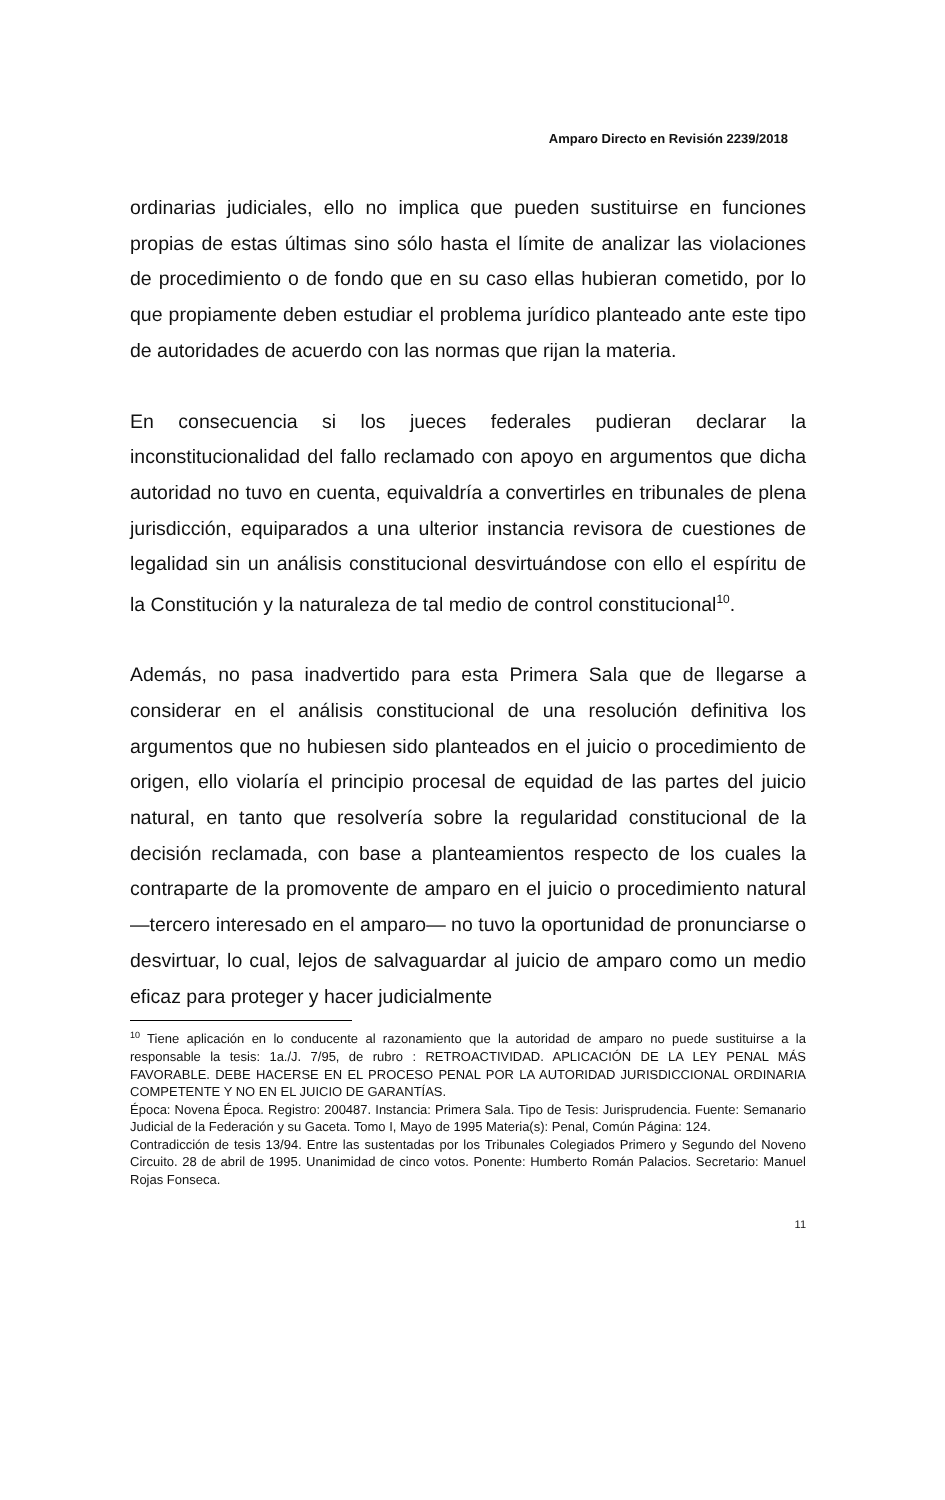Amparo Directo en Revisión 2239/2018
ordinarias judiciales, ello no implica que pueden sustituirse en funciones propias de estas últimas sino sólo hasta el límite de analizar las violaciones de procedimiento o de fondo que en su caso ellas hubieran cometido, por lo que propiamente deben estudiar el problema jurídico planteado ante este tipo de autoridades de acuerdo con las normas que rijan la materia.
En consecuencia si los jueces federales pudieran declarar la inconstitucionalidad del fallo reclamado con apoyo en argumentos que dicha autoridad no tuvo en cuenta, equivaldría a convertirles en tribunales de plena jurisdicción, equiparados a una ulterior instancia revisora de cuestiones de legalidad sin un análisis constitucional desvirtuándose con ello el espíritu de la Constitución y la naturaleza de tal medio de control constitucional<sup>10</sup>.
Además, no pasa inadvertido para esta Primera Sala que de llegarse a considerar en el análisis constitucional de una resolución definitiva los argumentos que no hubiesen sido planteados en el juicio o procedimiento de origen, ello violaría el principio procesal de equidad de las partes del juicio natural, en tanto que resolvería sobre la regularidad constitucional de la decisión reclamada, con base a planteamientos respecto de los cuales la contraparte de la promovente de amparo en el juicio o procedimiento natural —tercero interesado en el amparo— no tuvo la oportunidad de pronunciarse o desvirtuar, lo cual, lejos de salvaguardar al juicio de amparo como un medio eficaz para proteger y hacer judicialmente
<sup>10</sup> Tiene aplicación en lo conducente al razonamiento que la autoridad de amparo no puede sustituirse a la responsable la tesis: 1a./J. 7/95, de rubro : RETROACTIVIDAD. APLICACIÓN DE LA LEY PENAL MÁS FAVORABLE. DEBE HACERSE EN EL PROCESO PENAL POR LA AUTORIDAD JURISDICCIONAL ORDINARIA COMPETENTE Y NO EN EL JUICIO DE GARANTÍAS.
Época: Novena Época. Registro: 200487. Instancia: Primera Sala. Tipo de Tesis: Jurisprudencia. Fuente: Semanario Judicial de la Federación y su Gaceta. Tomo I, Mayo de 1995 Materia(s): Penal, Común Página: 124.
Contradicción de tesis 13/94. Entre las sustentadas por los Tribunales Colegiados Primero y Segundo del Noveno Circuito. 28 de abril de 1995. Unanimidad de cinco votos. Ponente: Humberto Román Palacios. Secretario: Manuel Rojas Fonseca.
11